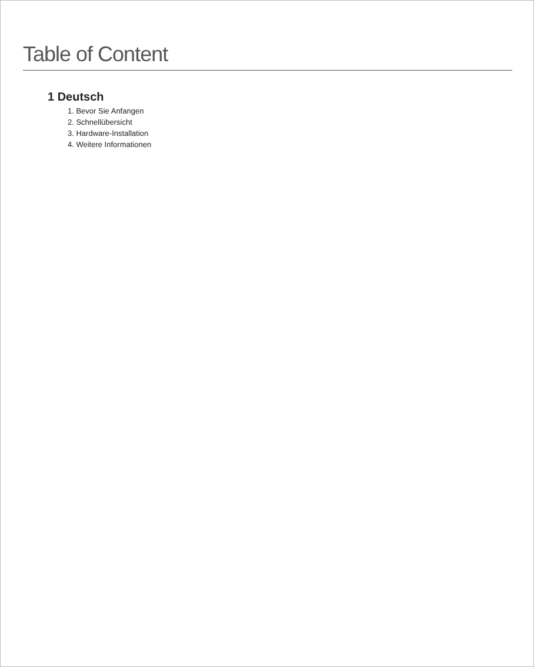Table of Content
1 Deutsch
1. Bevor Sie Anfangen
2. Schnellübersicht
3. Hardware-Installation
4. Weitere Informationen